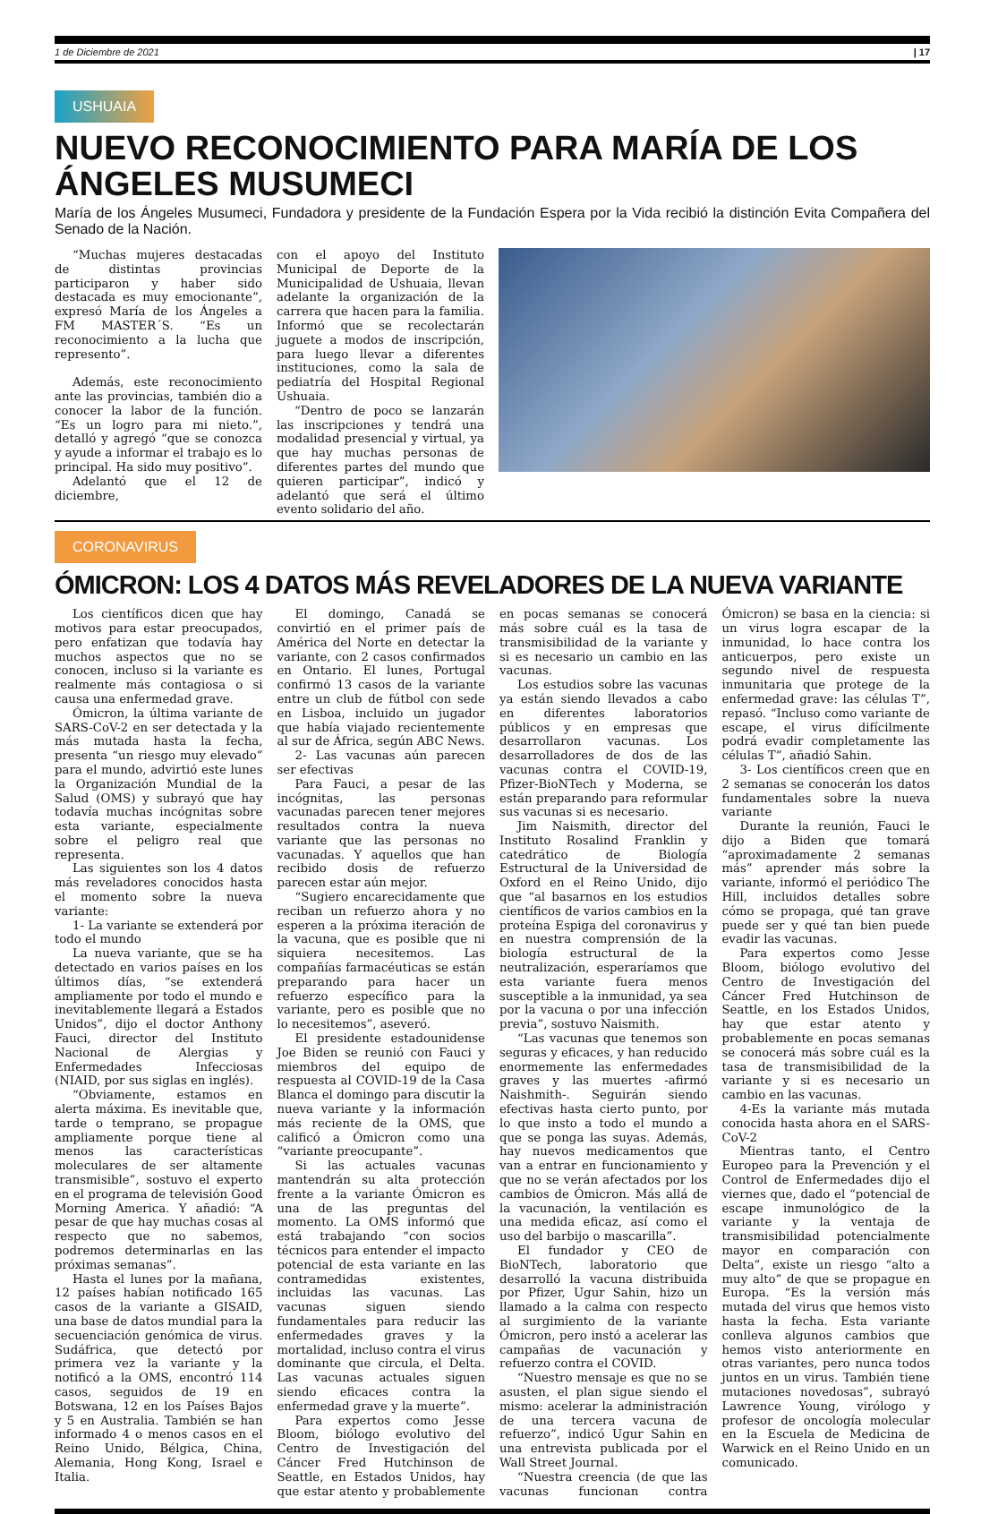1 de Diciembre de 2021 | 17
USHUAIA
NUEVO RECONOCIMIENTO PARA MARÍA DE LOS ÁNGELES MUSUMECI
María de los Ángeles Musumeci, Fundadora y presidente de la Fundación Espera por la Vida recibió la distinción Evita Compañera del Senado de la Nación.
“Muchas mujeres destacadas de distintas provincias participaron y haber sido destacada es muy emocionante”, expresó María de los Ángeles a FM MASTER´S. “Es un reconocimiento a la lucha que represento”.
Además, este reconocimiento ante las provincias, también dio a conocer la labor de la función. “Es un logro para mi nieto.”, detalló y agregó “que se conozca y ayude a informar el trabajo es lo principal. Ha sido muy positivo”.
Adelantó que el 12 de diciembre,
con el apoyo del Instituto Municipal de Deporte de la Municipalidad de Ushuaia, llevan adelante la organización de la carrera que hacen para la familia. Informó que se recolectarán juguete a modos de inscripción, para luego llevar a diferentes instituciones, como la sala de pediatría del Hospital Regional Ushuaia.
“Dentro de poco se lanzarán las inscripciones y tendrá una modalidad presencial y virtual, ya que hay muchas personas de diferentes partes del mundo que quieren participar”, indicó y adelantó que será el último evento solidario del año.
CORONAVIRUS
ÓMICRON: LOS 4 DATOS MÁS REVELADORES DE LA NUEVA VARIANTE
Los científicos dicen que hay motivos para estar preocupados, pero enfatizan que todavía hay muchos aspectos que no se conocen, incluso si la variante es realmente más contagiosa o si causa una enfermedad grave.
Ómicron, la última variante de SARS-CoV-2 en ser detectada y la más mutada hasta la fecha, presenta “un riesgo muy elevado” para el mundo, advirtió este lunes la Organización Mundial de la Salud (OMS) y subrayó que hay todavía muchas incógnitas sobre esta variante, especialmente sobre el peligro real que representa.
Las siguientes son los 4 datos más reveladores conocidos hasta el momento sobre la nueva variante:
1- La variante se extenderá por todo el mundo
La nueva variante, que se ha detectado en varios países en los últimos días, “se extenderá ampliamente por todo el mundo e inevitablemente llegará a Estados Unidos”, dijo el doctor Anthony Fauci, director del Instituto Nacional de Alergias y Enfermedades Infecciosas (NIAID, por sus siglas en inglés).
“Obviamente, estamos en alerta máxima. Es inevitable que, tarde o temprano, se propague ampliamente porque tiene al menos las características moleculares de ser altamente transmisible”, sostuvo el experto en el programa de televisión Good Morning America. Y añadió: “A pesar de que hay muchas cosas al respecto que no sabemos, podremos determinarlas en las próximas semanas”.
Hasta el lunes por la mañana, 12 países habían notificado 165 casos de la variante a GISAID, una base de datos mundial para la secuenciación genómica de virus. Sudáfrica, que detectó por primera vez la variante y la notificó a la OMS, encontró 114 casos, seguidos de 19 en Botswana, 12 en los Países Bajos y 5 en Australia. También se han informado 4 o menos casos en el Reino Unido, Bélgica, China, Alemania, Hong Kong, Israel e Italia.
El domingo, Canadá se convirtió en el primer país de América del Norte en detectar la variante, con 2 casos confirmados en Ontario. El lunes, Portugal confirmó 13 casos de la variante entre un club de fútbol con sede en Lisboa, incluido un jugador que había viajado recientemente al sur de África, según ABC News.
2- Las vacunas aún parecen ser efectivas
Para Fauci, a pesar de las incógnitas, las personas vacunadas parecen tener mejores resultados contra la nueva variante que las personas no vacunadas. Y aquellos que han recibido dosis de refuerzo parecen estar aún mejor.
“Sugiero encarecidamente que reciban un refuerzo ahora y no esperen a la próxima iteración de la vacuna, que es posible que ni siquiera necesitemos. Las compañías farmacéuticas se están preparando para hacer un refuerzo específico para la variante, pero es posible que no lo necesitemos”, aseveró.
El presidente estadounidense Joe Biden se reunió con Fauci y miembros del equipo de respuesta al COVID-19 de la Casa Blanca el domingo para discutir la nueva variante y la información más reciente de la OMS, que calificó a Ómicron como una “variante preocupante”.
Si las actuales vacunas mantendrán su alta protección frente a la variante Ómicron es una de las preguntas del momento. La OMS informó que está trabajando “con socios técnicos para entender el impacto potencial de esta variante en las contramedidas existentes, incluidas las vacunas. Las vacunas siguen siendo fundamentales para reducir las enfermedades graves y la mortalidad, incluso contra el virus dominante que circula, el Delta. Las vacunas actuales siguen siendo eficaces contra la enfermedad grave y la muerte”.
Para expertos como Jesse Bloom, biólogo evolutivo del Centro de Investigación del Cáncer Fred Hutchinson de Seattle, en Estados Unidos, hay que estar atento y probablemente en pocas semanas se conocerá más sobre cuál es la tasa de transmisibilidad de la variante y si es necesario un cambio en las vacunas.
Los estudios sobre las vacunas ya están siendo llevados a cabo en diferentes laboratorios públicos y en empresas que desarrollaron vacunas. Los desarrolladores de dos de las vacunas contra el COVID-19, Pfizer-BioNTech y Moderna, se están preparando para reformular sus vacunas si es necesario.
Jim Naismith, director del Instituto Rosalind Franklin y catedrático de Biología Estructural de la Universidad de Oxford en el Reino Unido, dijo que “al basarnos en los estudios científicos de varios cambios en la proteína Espiga del coronavirus y en nuestra comprensión de la biología estructural de la neutralización, esperaríamos que esta variante fuera menos susceptible a la inmunidad, ya sea por la vacuna o por una infección previa”, sostuvo Naismith.
“Las vacunas que tenemos son seguras y eficaces, y han reducido enormemente las enfermedades graves y las muertes -afirmó Naishmith-. Seguirán siendo efectivas hasta cierto punto, por lo que insto a todo el mundo a que se ponga las suyas. Además, hay nuevos medicamentos que van a entrar en funcionamiento y que no se verán afectados por los cambios de Ómicron. Más allá de la vacunación, la ventilación es una medida eficaz, así como el uso del barbijo o mascarilla”.
El fundador y CEO de BioNTech, laboratorio que desarrolló la vacuna distribuida por Pfizer, Ugur Sahin, hizo un llamado a la calma con respecto al surgimiento de la variante Ómicron, pero instó a acelerar las campañas de vacunación y refuerzo contra el COVID.
“Nuestro mensaje es que no se asusten, el plan sigue siendo el mismo: acelerar la administración de una tercera vacuna de refuerzo”, indicó Ugur Sahin en una entrevista publicada por el Wall Street Journal.
“Nuestra creencia (de que las vacunas funcionan contra Ómicron) se basa en la ciencia: si un virus logra escapar de la inmunidad, lo hace contra los anticuerpos, pero existe un segundo nivel de respuesta inmunitaria que protege de la enfermedad grave: las células T”, repasó. “Incluso como variante de escape, el virus difícilmente podrá evadir completamente las células T”, añadió Sahin.
3- Los científicos creen que en 2 semanas se conocerán los datos fundamentales sobre la nueva variante
Durante la reunión, Fauci le dijo a Biden que tomará “aproximadamente 2 semanas más” aprender más sobre la variante, informó el periódico The Hill, incluidos detalles sobre cómo se propaga, qué tan grave puede ser y qué tan bien puede evadir las vacunas.
Para expertos como Jesse Bloom, biólogo evolutivo del Centro de Investigación del Cáncer Fred Hutchinson de Seattle, en los Estados Unidos, hay que estar atento y probablemente en pocas semanas se conocerá más sobre cuál es la tasa de transmisibilidad de la variante y si es necesario un cambio en las vacunas.
4-Es la variante más mutada conocida hasta ahora en el SARS-CoV-2
Mientras tanto, el Centro Europeo para la Prevención y el Control de Enfermedades dijo el viernes que, dado el “potencial de escape inmunológico de la variante y la ventaja de transmisibilidad potencialmente mayor en comparación con Delta”, existe un riesgo “alto a muy alto” de que se propague en Europa. “Es la versión más mutada del virus que hemos visto hasta la fecha. Esta variante conlleva algunos cambios que hemos visto anteriormente en otras variantes, pero nunca todos juntos en un virus. También tiene mutaciones novedosas”, subrayó Lawrence Young, virólogo y profesor de oncología molecular en la Escuela de Medicina de Warwick en el Reino Unido en un comunicado.